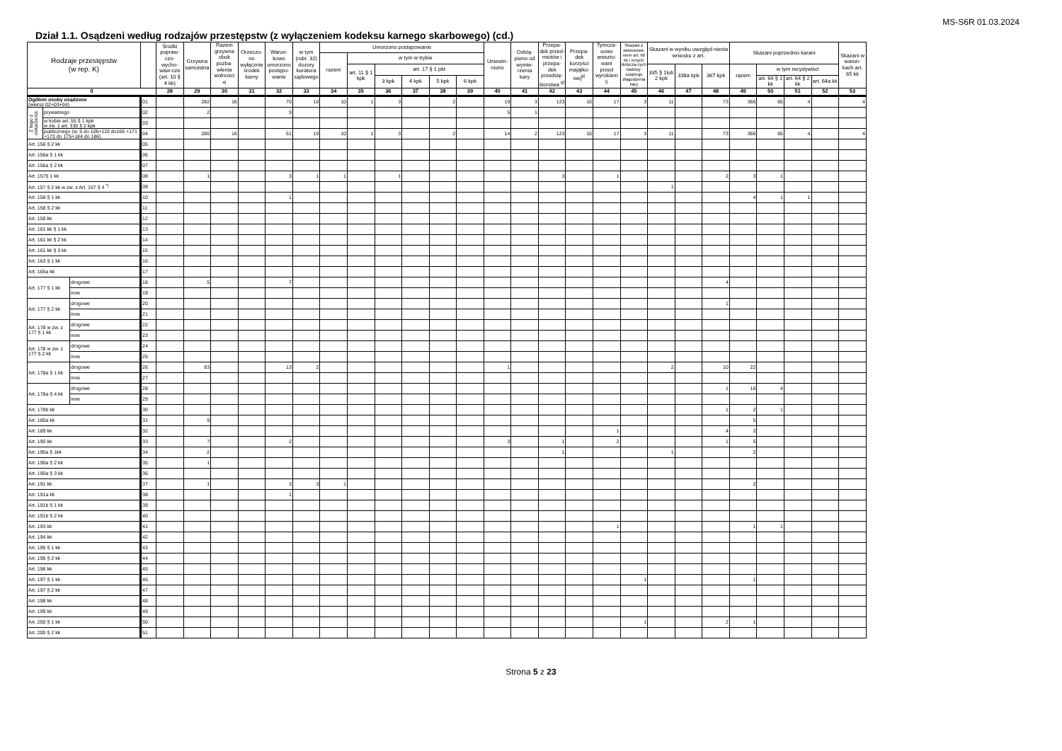MS-S6R 01.03.2024
Dział 1.1. Osądzeni według rodzajów przestępstw (z wyłączeniem kodeksu karnego skarbowego) (cd.)
| Rodzaje przestępstw (w rep. K) | | | | Środki popraw-czo-wycho-waw-cze (art. 10 § 4 kk) | Grzywna samoistna | Razem grzywna obok pozba-wienia wolności <sup>a)</sup> | Orzeczo-no wyłącznie środek karny | Warun-kowo umorzono postępo-wanie | w tym (rubr. 32) dozory kuratora sądowego | Umorzono postępowanie | | | | | | Uniewin-niono | Odstą-piono od wymie-rzenia kary | Przepa-dek przed-miotów i przepa-dek przedsię-biorstwa <sup>g)</sup> | Przepa-dek korzyści majątko-wej<sup>g)</sup> | Tymcza-sowo areszto-wani przed wyrokiem <sup>f)</sup> | Skazani z zastosowa-niem art. 60 kk i innych dotyczą-cych nadzwy-czajnego złagodzenia kary | Skazani w wyniku uwzględ-nienia wniosku z art. | | | Skazani poprzednio karani | | | | Skazani w warun-kach art. 65 kk |
| --- | --- | --- | --- | --- | --- | --- | --- | --- | --- | --- | --- | --- | --- | --- | --- | --- | --- | --- | --- | --- | --- | --- | --- | --- | --- | --- | --- | --- | --- |
| | | | | | | | | | | razem | w tym w trybie | | | | | | | | | | | | | | | | | | |
| | | | | | | | | | | | art. 11 § 1 kpk | art. 17 § 1 pkt | | | | | | | | | | 335 § 1lub 2 kpk | 338a kpk | 387 kpk | razem | w tym recydywiści | | | |
| | | | | | | | | | | | | 3 kpk | 4 kpk | 5 kpk | 6 kpk | | | | | | | | | | | art. 64 § 1 kk | art. 64 § 2 kk | art. 64a kk | |
| 0 | | | | 28 | 29 | 30 | 31 | 32 | 33 | 34 | 35 | 36 | 37 | 38 | 39 | 40 | 41 | 42 | 43 | 44 | 45 | 46 | 47 | 48 | 49 | 50 | 51 | 52 | 53 |
| Ogółem osoby osądzone (wiersz 02+03+04) | | | 01 | | 282 | 16 | | 70 | 10 | 10 | 1 | 3 | | 2 | | 19 | 3 | 123 | 10 | 17 | 3 | 11 | | 73 | 366 | 65 | 4 | | 4 |
| Z tego z oskarżenia | prywatnego | | 02 | | 2 | | | 9 | | | | | | | | 5 | 1 | | | | | | | | | | | | |
| | w trybie art. 55 § 1 kpk w zw. z art. 330 § 2 kpk | | 03 | | | | | | | | | | | | | | | | | | | | | | | | | | |
| | publicznego (w. 5 do 106+110 do166 +171 +173 do 175+184 do 186) | | 04 | | 280 | 16 | | 61 | 10 | 10 | 1 | 3 | | 2 | | 14 | 2 | 123 | 10 | 17 | 3 | 11 | | 73 | 366 | 65 | 4 | | 4 |
| Art. 156 § 2 kk | | | 05 | | | | | | | | | | | | | | | | | | | | | | | | | | |
| Art. 156a § 1 kk | | | 06 | | | | | | | | | | | | | | | | | | | | | | | | | | |
| Art. 156a § 2 kk | | | 07 | | | | | | | | | | | | | | | | | | | | | | | | | | |
| Art. 157§ 1 kk | | | 08 | | 1 | | | 3 | 1 | 1 | | 1 | | | | | | 3 | | 1 | | | | 2 | 3 | 1 | | | |
| Art. 157 § 2 kk w zw. z Art. 157 § 4 <sup>*)</sup> | | | 09 | | | | | | | | | | | | | | | | | | | 1 | | | | | | | |
| Art. 158 § 1 kk | | | 10 | | | | | 1 | | | | | | | | | | | | | | | | | 4 | 1 | 1 | | |
| Art. 158 § 2 kk | | | 11 | | | | | | | | | | | | | | | | | | | | | | | | | | |
| Art. 159 kk | | | 12 | | | | | | | | | | | | | | | | | | | | | | | | | | |
| Art. 161 kk § 1 kk | | | 13 | | | | | | | | | | | | | | | | | | | | | | | | | | |
| Art. 161 kk § 2 kk | | | 14 | | | | | | | | | | | | | | | | | | | | | | | | | | |
| Art. 161 kk § 3 kk | | | 15 | | | | | | | | | | | | | | | | | | | | | | | | | | |
| Art. 163 § 1 kk | | | 16 | | | | | | | | | | | | | | | | | | | | | | | | | | |
| Art. 165a kk | | | 17 | | | | | | | | | | | | | | | | | | | | | | | | | | |
| Art. 177 § 1 kk | | drogowe | 18 | | 5 | | | 7 | | | | | | | | | | | | | | | | 4 | | | | | |
| | | inne | 19 | | | | | | | | | | | | | | | | | | | | | | | | | | |
| Art. 177 § 2 kk | | drogowe | 20 | | | | | | | | | | | | | | | | | | | | | 1 | | | | | |
| | | inne | 21 | | | | | | | | | | | | | | | | | | | | | | | | | | |
| Art. 178 w zw. z 177 § 1 kk | | drogowe | 22 | | | | | | | | | | | | | | | | | | | | | | | | | | |
| | | inne | 23 | | | | | | | | | | | | | | | | | | | | | | | | | | |
| Art. 178 w zw. z 177 § 2 kk | | drogowe | 24 | | | | | | | | | | | | | | | | | | | | | | | | | | |
| | | inne | 25 | | | | | | | | | | | | | | | | | | | | | | | | | | |
| Art. 178a § 1 kk | | drogowe | 26 | | 83 | | | 13 | 2 | | | | | | | 1 | | | | | | 2 | | 10 | 22 | | | | |
| | | inne | 27 | | | | | | | | | | | | | | | | | | | | | | | | | | |
| Art. 178a § 4 kk | | drogowe | 28 | | | | | | | | | | | | | | | | | | | | | 1 | 16 | 4 | | | |
| | | inne | 29 | | | | | | | | | | | | | | | | | | | | | | | | | | |
| Art. 178b kk | | | 30 | | | | | | | | | | | | | | | | | | | | | 1 | 2 | 1 | | | |
| Art. 180a kk | | | 31 | | 9 | | | | | | | | | | | | | | | | | | | | 5 | | | | |
| Art. 189 kk | | | 32 | | | | | | | | | | | | | | | | | 1 | | | | 4 | 2 | | | | |
| Art. 190 kk | | | 33 | | 7 | | | 2 | | | | | | | | 3 | | 1 | | 2 | | | | 1 | 5 | | | | |
| Art. 190a § 1kk | | | 34 | | 2 | | | | | | | | | | | | | 1 | | | | 1 | | | 2 | | | | |
| Art. 190a § 2 kk | | | 35 | | 1 | | | | | | | | | | | | | | | | | | | | | | | | |
| Art. 190a § 3 kk | | | 36 | | | | | | | | | | | | | | | | | | | | | | | | | | |
| Art. 191 kk | | | 37 | | 1 | | | 3 | 3 | 1 | | | | | | | | | | | | | | | 2 | | | | |
| Art. 191a kk | | | 38 | | | | | 1 | | | | | | | | | | | | | | | | | | | | | |
| Art. 191b § 1 kk | | | 39 | | | | | | | | | | | | | | | | | | | | | | | | | | |
| Art. 191b § 2 kk | | | 40 | | | | | | | | | | | | | | | | | | | | | | | | | | |
| Art. 193 kk | | | 41 | | | | | | | | | | | | | | | | | 1 | | | | | 1 | 1 | | | |
| Art. 194 kk | | | 42 | | | | | | | | | | | | | | | | | | | | | | | | | | |
| Art. 195 § 1 kk | | | 43 | | | | | | | | | | | | | | | | | | | | | | | | | | |
| Art. 195 § 2 kk | | | 44 | | | | | | | | | | | | | | | | | | | | | | | | | | |
| Art. 196 kk | | | 45 | | | | | | | | | | | | | | | | | | | | | | | | | | |
| Art. 197 § 1 kk | | | 46 | | | | | | | | | | | | | | | | | | 1 | | | | 1 | | | | |
| Art. 197 § 2 kk | | | 47 | | | | | | | | | | | | | | | | | | | | | | | | | | |
| Art. 198 kk | | | 48 | | | | | | | | | | | | | | | | | | | | | | | | | | |
| Art. 199 kk | | | 49 | | | | | | | | | | | | | | | | | | | | | | | | | | |
| Art. 200 § 1 kk | | | 50 | | | | | | | | | | | | | | | | | | 1 | | | 2 | 1 | | | | |
| Art. 200 § 2 kk | | | 51 | | | | | | | | | | | | | | | | | | | | | | | | | | |
Strona 5 z 23